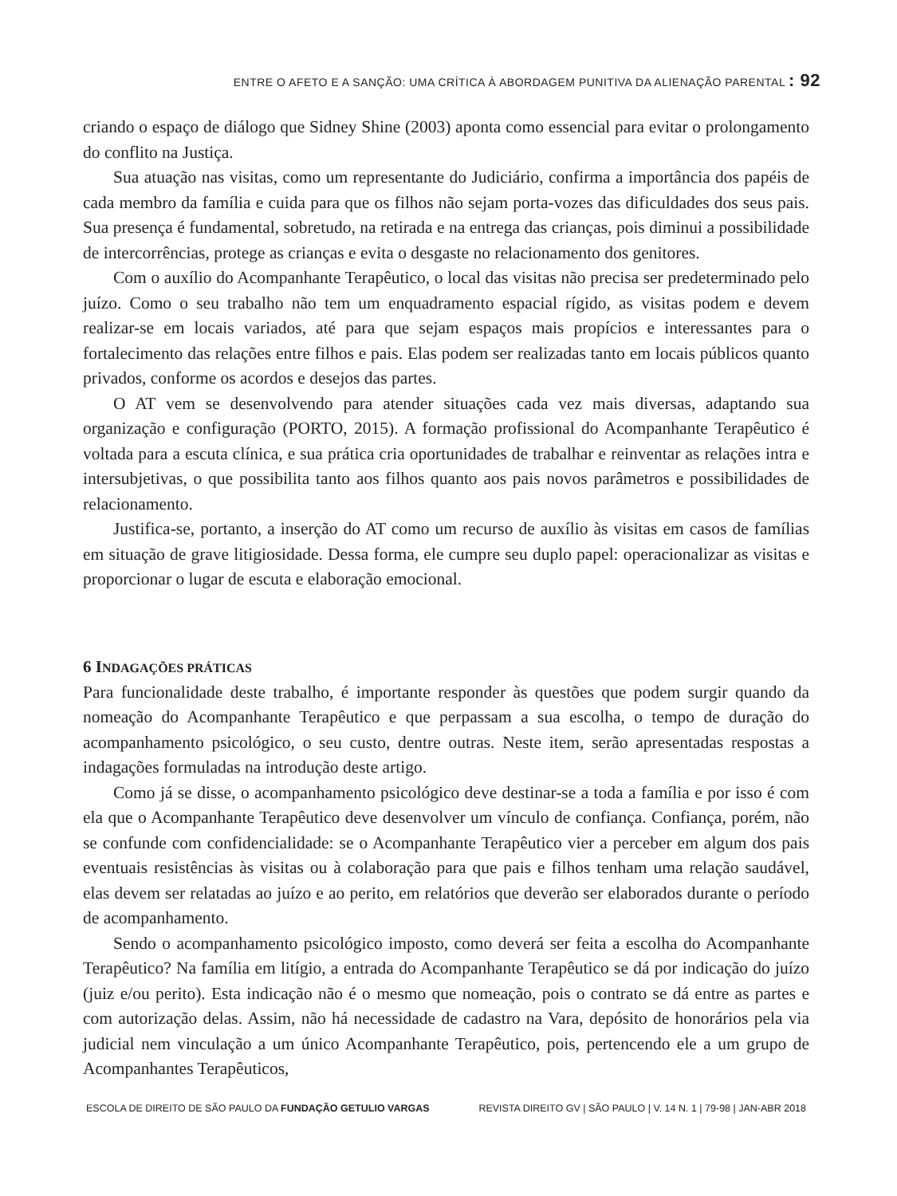ENTRE O AFETO E A SANÇÃO: UMA CRÍTICA À ABORDAGEM PUNITIVA DA ALIENAÇÃO PARENTAL : 92
criando o espaço de diálogo que Sidney Shine (2003) aponta como essencial para evitar o prolongamento do conflito na Justiça.
Sua atuação nas visitas, como um representante do Judiciário, confirma a importância dos papéis de cada membro da família e cuida para que os filhos não sejam porta-vozes das dificuldades dos seus pais. Sua presença é fundamental, sobretudo, na retirada e na entrega das crianças, pois diminui a possibilidade de intercorrências, protege as crianças e evita o desgaste no relacionamento dos genitores.
Com o auxílio do Acompanhante Terapêutico, o local das visitas não precisa ser predeterminado pelo juízo. Como o seu trabalho não tem um enquadramento espacial rígido, as visitas podem e devem realizar-se em locais variados, até para que sejam espaços mais propícios e interessantes para o fortalecimento das relações entre filhos e pais. Elas podem ser realizadas tanto em locais públicos quanto privados, conforme os acordos e desejos das partes.
O AT vem se desenvolvendo para atender situações cada vez mais diversas, adaptando sua organização e configuração (PORTO, 2015). A formação profissional do Acompanhante Terapêutico é voltada para a escuta clínica, e sua prática cria oportunidades de trabalhar e reinventar as relações intra e intersubjetivas, o que possibilita tanto aos filhos quanto aos pais novos parâmetros e possibilidades de relacionamento.
Justifica-se, portanto, a inserção do AT como um recurso de auxílio às visitas em casos de famílias em situação de grave litigiosidade. Dessa forma, ele cumpre seu duplo papel: operacionalizar as visitas e proporcionar o lugar de escuta e elaboração emocional.
6 INDAGAÇÕES PRÁTICAS
Para funcionalidade deste trabalho, é importante responder às questões que podem surgir quando da nomeação do Acompanhante Terapêutico e que perpassam a sua escolha, o tempo de duração do acompanhamento psicológico, o seu custo, dentre outras. Neste item, serão apresentadas respostas a indagações formuladas na introdução deste artigo.
Como já se disse, o acompanhamento psicológico deve destinar-se a toda a família e por isso é com ela que o Acompanhante Terapêutico deve desenvolver um vínculo de confiança. Confiança, porém, não se confunde com confidencialidade: se o Acompanhante Terapêutico vier a perceber em algum dos pais eventuais resistências às visitas ou à colaboração para que pais e filhos tenham uma relação saudável, elas devem ser relatadas ao juízo e ao perito, em relatórios que deverão ser elaborados durante o período de acompanhamento.
Sendo o acompanhamento psicológico imposto, como deverá ser feita a escolha do Acompanhante Terapêutico? Na família em litígio, a entrada do Acompanhante Terapêutico se dá por indicação do juízo (juiz e/ou perito). Esta indicação não é o mesmo que nomeação, pois o contrato se dá entre as partes e com autorização delas. Assim, não há necessidade de cadastro na Vara, depósito de honorários pela via judicial nem vinculação a um único Acompanhante Terapêutico, pois, pertencendo ele a um grupo de Acompanhantes Terapêuticos,
ESCOLA DE DIREITO DE SÃO PAULO DA FUNDAÇÃO GETULIO VARGAS REVISTA DIREITO GV | SÃO PAULO | V. 14 N. 1 | 79-98 | JAN-ABR 2018